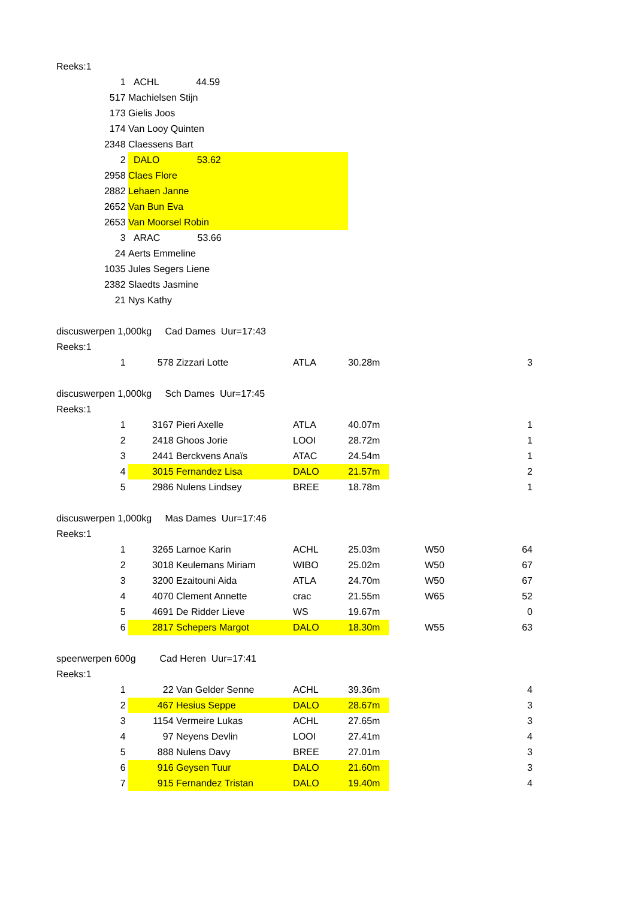| Reeks:1 | | | | | | | | |
| 1 | | ACHL 44.59 | | | | | | |
| 517 | | Machielsen Stijn | | | | | | |
| 173 | | Gielis Joos | | | | | | |
| 174 | | Van Looy Quinten | | | | | | |
| 2348 | | Claessens Bart | | | | | | |
| 2 | | DALO 53.62 | | | | | | |
| 2958 | | Claes Flore | | | | | | |
| 2882 | | Lehaen Janne | | | | | | |
| 2652 | | Van Bun Eva | | | | | | |
| 2653 | | Van Moorsel Robin | | | | | | |
| 3 | | ARAC 53.66 | | | | | | |
| 24 | | Aerts Emmeline | | | | | | |
| 1035 | | Jules Segers Liene | | | | | | |
| 2382 | | Slaedts Jasmine | | | | | | |
| 21 | | Nys Kathy | | | | | | |
| discuswerpen 1,000kg Cad Dames Uur=17:43 | | | | | | | | |
| Reeks:1 | | | | | | | | |
| | 1 | 578 | Zizzari Lotte | ATLA | 30.28m | | | 3 |
| discuswerpen 1,000kg Sch Dames Uur=17:45 | | | | | | | | |
| Reeks:1 | | | | | | | | |
| | 1 | 3167 | Pieri Axelle | ATLA | 40.07m | | | 1 |
| | 2 | 2418 | Ghoos Jorie | LOOI | 28.72m | | | 1 |
| | 3 | 2441 | Berckvens Anaïs | ATAC | 24.54m | | | 1 |
| | 4 | 3015 | Fernandez Lisa | DALO | 21.57m | | | 2 |
| | 5 | 2986 | Nulens Lindsey | BREE | 18.78m | | | 1 |
| discuswerpen 1,000kg Mas Dames Uur=17:46 | | | | | | | | |
| Reeks:1 | | | | | | | | |
| | 1 | 3265 | Larnoe Karin | ACHL | 25.03m | | W50 | 64 |
| | 2 | 3018 | Keulemans Miriam | WIBO | 25.02m | | W50 | 67 |
| | 3 | 3200 | Ezaitouni Aida | ATLA | 24.70m | | W50 | 67 |
| | 4 | 4070 | Clement Annette | crac | 21.55m | | W65 | 52 |
| | 5 | 4691 | De Ridder Lieve | WS | 19.67m | | | 0 |
| | 6 | 2817 | Schepers Margot | DALO | 18.30m | | W55 | 63 |
| speerwerpen 600g Cad Heren Uur=17:41 | | | | | | | | |
| Reeks:1 | | | | | | | | |
| | 1 | 22 | Van Gelder Senne | ACHL | 39.36m | | | 4 |
| | 2 | 467 | Hesius Seppe | DALO | 28.67m | | | 3 |
| | 3 | 1154 | Vermeire Lukas | ACHL | 27.65m | | | 3 |
| | 4 | 97 | Neyens Devlin | LOOI | 27.41m | | | 4 |
| | 5 | 888 | Nulens Davy | BREE | 27.01m | | | 3 |
| | 6 | 916 | Geysen Tuur | DALO | 21.60m | | | 3 |
| | 7 | 915 | Fernandez Tristan | DALO | 19.40m | | | 4 |